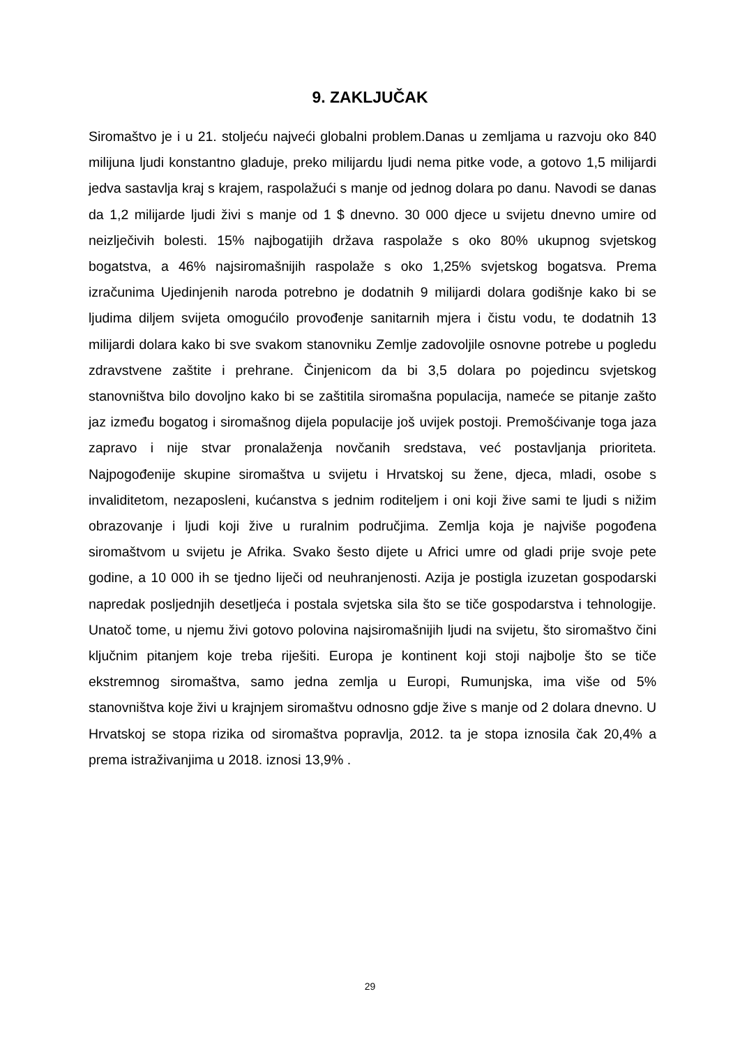9. ZAKLJUČAK
Siromaštvo je i u 21. stoljeću najveći globalni problem.Danas u zemljama u razvoju oko 840 milijuna ljudi konstantno gladuje, preko milijardu ljudi nema pitke vode, a gotovo 1,5 milijardi jedva sastavlja kraj s krajem, raspolažući s manje od jednog dolara po danu. Navodi se danas da 1,2 milijarde ljudi živi s manje od 1 $ dnevno. 30 000 djece u svijetu dnevno umire od neizlječivih bolesti. 15% najbogatijih država raspolaže s oko 80% ukupnog svjetskog bogatstva, a 46% najsiromašnijih raspolaže s oko 1,25% svjetskog bogatsva. Prema izračunima Ujedinjenih naroda potrebno je dodatnih 9 milijardi dolara godišnje kako bi se ljudima diljem svijeta omogućilo provođenje sanitarnih mjera i čistu vodu, te dodatnih 13 milijardi dolara kako bi sve svakom stanovniku Zemlje zadovoljile osnovne potrebe u pogledu zdravstvene zaštite i prehrane. Činjenicom da bi 3,5 dolara po pojedincu svjetskog stanovništva bilo dovoljno kako bi se zaštitila siromašna populacija, nameće se pitanje zašto jaz između bogatog i siromašnog dijela populacije još uvijek postoji. Premošćivanje toga jaza zapravo i nije stvar pronalaženja novčanih sredstava, već postavljanja prioriteta. Najpogođenije skupine siromaštva u svijetu i Hrvatskoj su žene, djeca, mladi, osobe s invaliditetom, nezaposleni, kućanstva s jednim roditeljem i oni koji žive sami te ljudi s nižim obrazovanje i ljudi koji žive u ruralnim područjima. Zemlja koja je najviše pogođena siromaštvom u svijetu je Afrika. Svako šesto dijete u Africi umre od gladi prije svoje pete godine, a 10 000 ih se tjedno liječi od neuhranjenosti. Azija je postigla izuzetan gospodarski napredak posljednjih desetljeća i postala svjetska sila što se tiče gospodarstva i tehnologije. Unatoč tome, u njemu živi gotovo polovina najsiromašnijih ljudi na svijetu, što siromaštvo čini ključnim pitanjem koje treba riješiti. Europa je kontinent koji stoji najbolje što se tiče ekstremnog siromaštva, samo jedna zemlja u Europi, Rumunjska, ima više od 5% stanovništva koje živi u krajnjem siromaštvu odnosno gdje žive s manje od 2 dolara dnevno. U Hrvatskoj se stopa rizika od siromaštva popravlja, 2012. ta je stopa iznosila čak 20,4% a prema istraživanjima u 2018. iznosi 13,9% .
29